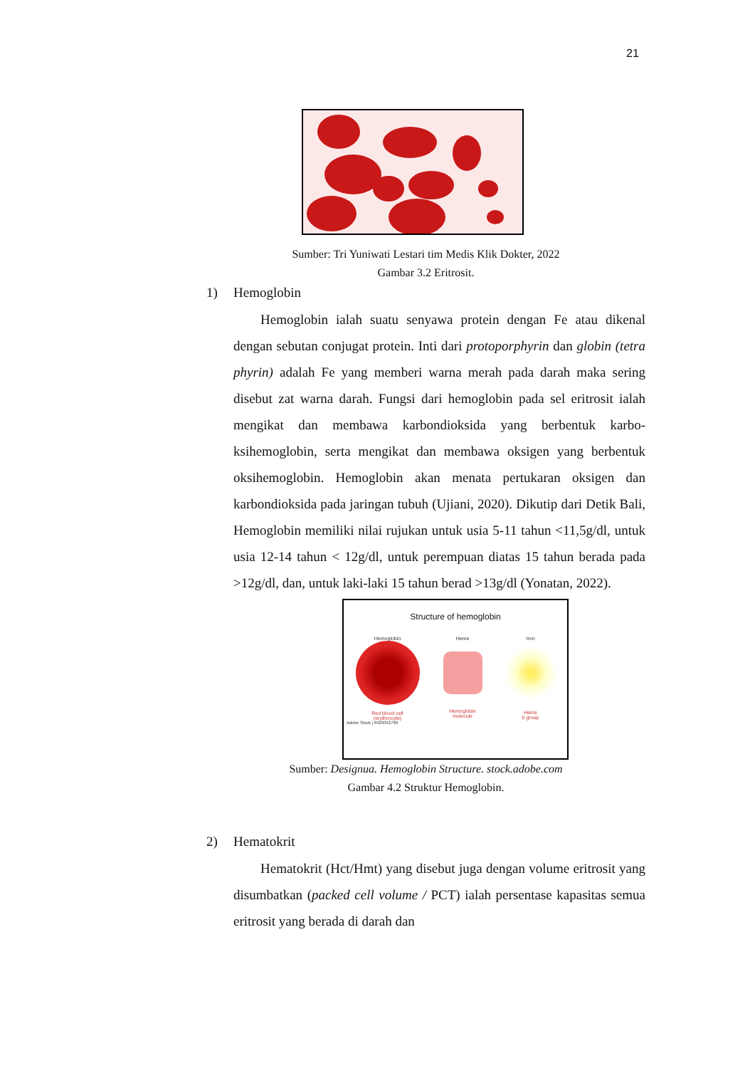21
Sumber: Tri Yuniwati Lestari tim Medis Klik Dokter, 2022
Gambar 3.2 Eritrosit.
1) Hemoglobin
Hemoglobin ialah suatu senyawa protein dengan Fe atau dikenal dengan sebutan conjugat protein. Inti dari protoporphyrin dan globin (tetra phyrin) adalah Fe yang memberi warna merah pada darah maka sering disebut zat warna darah. Fungsi dari hemoglobin pada sel eritrosit ialah mengikat dan membawa karbondioksida yang berbentuk karbo-ksihemoglobin, serta mengikat dan membawa oksigen yang berbentuk oksihemoglobin. Hemoglobin akan menata pertukaran oksigen dan karbondioksida pada jaringan tubuh (Ujiani, 2020). Dikutip dari Detik Bali, Hemoglobin memiliki nilai rujukan untuk usia 5-11 tahun <11,5g/dl, untuk usia 12-14 tahun < 12g/dl, untuk perempuan diatas 15 tahun berada pada >12g/dl, dan, untuk laki-laki 15 tahun berad >13g/dl (Yonatan, 2022).
Structure of hemoglobin
Hemoglobin
Red blood cell
(erythrocyte)
Heme
Hemoglobin
molecule
Iron
Heme
b group
Adobe Stock | #429342790
Sumber: Designua. Hemoglobin Structure. stock.adobe.com
Gambar 4.2 Struktur Hemoglobin.
2) Hematokrit
Hematokrit (Hct/Hmt) yang disebut juga dengan volume eritrosit yang disumbatkan (packed cell volume / PCT) ialah persentase kapasitas semua eritrosit yang berada di darah dan